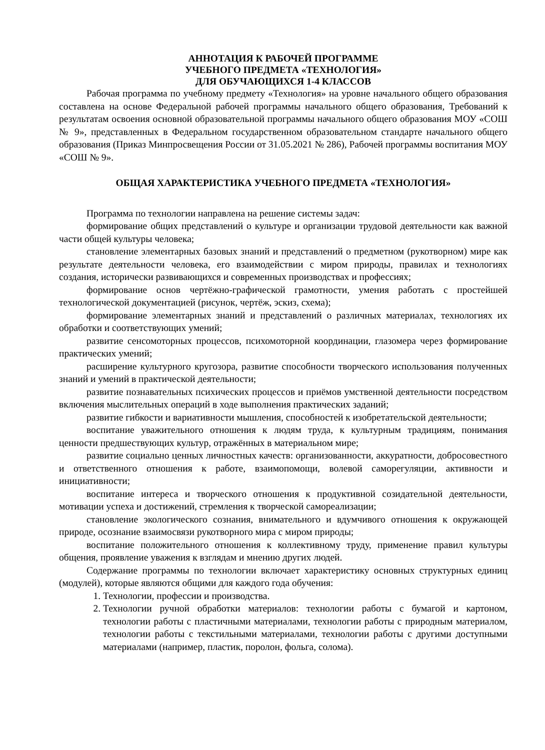АННОТАЦИЯ К РАБОЧЕЙ ПРОГРАММЕ
УЧЕБНОГО ПРЕДМЕТА «ТЕХНОЛОГИЯ»
ДЛЯ ОБУЧАЮЩИХСЯ 1-4 КЛАССОВ
Рабочая программа по учебному предмету «Технология» на уровне начального общего образования составлена на основе Федеральной рабочей программы начального общего образования, Требований к результатам освоения основной образовательной программы начального общего образования МОУ «СОШ № 9», представленных в Федеральном государственном образовательном стандарте начального общего образования (Приказ Минпросвещения России от 31.05.2021 № 286), Рабочей программы воспитания МОУ «СОШ № 9».
ОБЩАЯ ХАРАКТЕРИСТИКА УЧЕБНОГО ПРЕДМЕТА «ТЕХНОЛОГИЯ»
Программа по технологии направлена на решение системы задач:
формирование общих представлений о культуре и организации трудовой деятельности как важной части общей культуры человека;
становление элементарных базовых знаний и представлений о предметном (рукотворном) мире как результате деятельности человека, его взаимодействии с миром природы, правилах и технологиях создания, исторически развивающихся и современных производствах и профессиях;
формирование основ чертёжно-графической грамотности, умения работать с простейшей технологической документацией (рисунок, чертёж, эскиз, схема);
формирование элементарных знаний и представлений о различных материалах, технологиях их обработки и соответствующих умений;
развитие сенсомоторных процессов, психомоторной координации, глазомера через формирование практических умений;
расширение культурного кругозора, развитие способности творческого использования полученных знаний и умений в практической деятельности;
развитие познавательных психических процессов и приёмов умственной деятельности посредством включения мыслительных операций в ходе выполнения практических заданий;
развитие гибкости и вариативности мышления, способностей к изобретательской деятельности;
воспитание уважительного отношения к людям труда, к культурным традициям, понимания ценности предшествующих культур, отражённых в материальном мире;
развитие социально ценных личностных качеств: организованности, аккуратности, добросовестного и ответственного отношения к работе, взаимопомощи, волевой саморегуляции, активности и инициативности;
воспитание интереса и творческого отношения к продуктивной созидательной деятельности, мотивации успеха и достижений, стремления к творческой самореализации;
становление экологического сознания, внимательного и вдумчивого отношения к окружающей природе, осознание взаимосвязи рукотворного мира с миром природы;
воспитание положительного отношения к коллективному труду, применение правил культуры общения, проявление уважения к взглядам и мнению других людей.
Содержание программы по технологии включает характеристику основных структурных единиц (модулей), которые являются общими для каждого года обучения:
1. Технологии, профессии и производства.
2. Технологии ручной обработки материалов: технологии работы с бумагой и картоном, технологии работы с пластичными материалами, технологии работы с природным материалом, технологии работы с текстильными материалами, технологии работы с другими доступными материалами (например, пластик, поролон, фольга, солома).